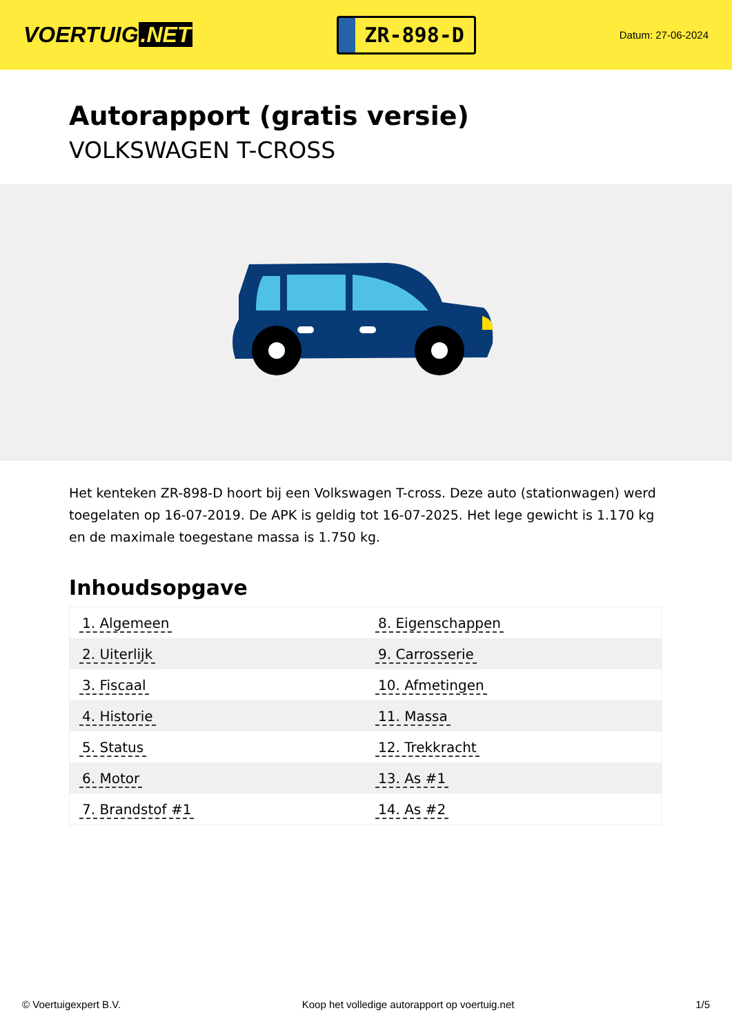VOERTUIG.NET
ZR-898-D
Datum: 27-06-2024
Autorapport (gratis versie)
VOLKSWAGEN T-CROSS
Het kenteken ZR-898-D hoort bij een Volkswagen T-cross. Deze auto (stationwagen) werd toegelaten op 16-07-2019. De APK is geldig tot 16-07-2025. Het lege gewicht is 1.170 kg en de maximale toegestane massa is 1.750 kg.
Inhoudsopgave
| 1. Algemeen | 8. Eigenschappen |
| 2. Uiterlijk | 9. Carrosserie |
| 3. Fiscaal | 10. Afmetingen |
| 4. Historie | 11. Massa |
| 5. Status | 12. Trekkracht |
| 6. Motor | 13. As #1 |
| 7. Brandstof #1 | 14. As #2 |
© Voertuigexpert B.V. Koop het volledige autorapport op voertuig.net 1/5